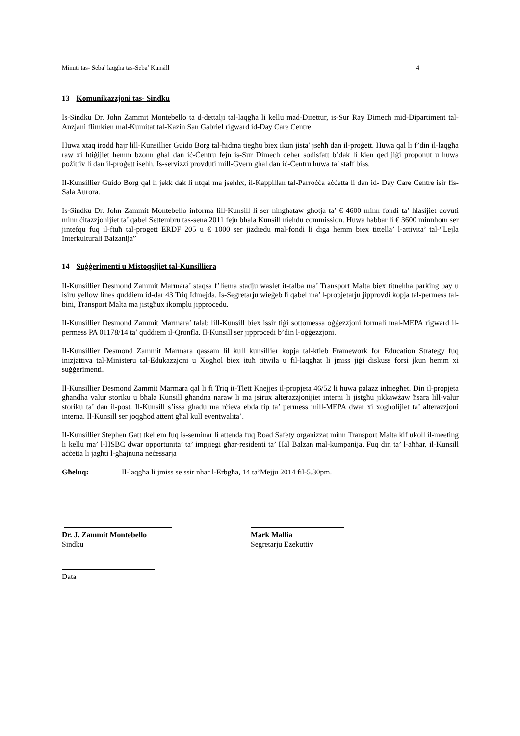Minuti tas- Seba’ laqgha tas-Seba’ Kunsill 4
13 Komunikazzjoni tas- Sindku
Is-Sindku Dr. John Zammit Montebello ta d-dettalji tal-laqgħa li kellu mad-Direttur, is-Sur Ray Dimech mid-Dipartiment tal-Anzjani flimkien mal-Kumitat tal-Kazin San Gabriel rigward id-Day Care Centre.
Huwa xtaq irodd ħajr lill-Kunsillier Guido Borg tal-ħidma tiegħu biex ikun jista’ jseħħ dan il-proġett. Huwa qal li f’din il-laqgħa raw xi ħtiġijiet hemm bzonn għal dan iċ-Ċentru fejn is-Sur Dimech deher sodisfatt b’dak li kien qed jiġi proponut u huwa pożittiv li dan il-proġett iseħħ. Is-servizzi provduti mill-Gvern għal dan iċ-Ċentru huwa ta’ staff biss.
Il-Kunsillier Guido Borg qal li jekk dak li ntqal ma jseħħx, il-Kappillan tal-Parroċċa aċċetta li dan id- Day Care Centre isir fis-Sala Aurora.
Is-Sindku Dr. John Zammit Montebello informa lill-Kunsill li ser ningħataw għotja ta’ € 4600 minn fondi ta’ ħlasijiet dovuti minn ċitazzjonijiet ta’ qabel Settembru tas-sena 2011 fejn bħala Kunsill nieħdu commission. Huwa ħabbar li € 3600 minnhom ser jintefqu fuq il-ftuħ tal-progett ERDF 205 u € 1000 ser jizdiedu mal-fondi li diġa hemm biex tittella’ l-attivita’ tal-“Lejla Interkulturali Balzanija”
14 Suġġerimenti u Mistoqsijiet tal-Kunsilliera
Il-Kunsillier Desmond Zammit Marmara’ staqsa f’liema stadju waslet it-talba ma’ Transport Malta biex titneħħa parking bay u isiru yellow lines quddiem id-dar 43 Triq Idmejda. Is-Segretarju wieġeb li qabel ma’ l-propjetarju jipprovdi kopja tal-permess tal-bini, Transport Malta ma jistgħux ikomplu jipproċedu.
Il-Kunsillier Desmond Zammit Marmara’ talab lill-Kunsill biex issir tiġi sottomessa oġġezzjoni formali mal-MEPA rigward il-permess PA 01178/14 ta’ quddiem il-Qronfla. Il-Kunsill ser jipproċedi b’din l-oġġezzjoni.
Il-Kunsillier Desmond Zammit Marmara qassam lil kull kunsillier kopja tal-ktieb Framework for Education Strategy fuq inizjattiva tal-Ministeru tal-Edukazzjoni u Xogħol biex ituħ titwila u fil-laqgħat li jmiss jiġi diskuss forsi jkun hemm xi suġġerimenti.
Il-Kunsillier Desmond Zammit Marmara qal li fi Triq it-Tlett Knejjes il-propjeta 46/52 li huwa palazz inbiegħet. Din il-propjeta għandha valur storiku u bħala Kunsill għandna naraw li ma jsirux alterazzjonijiet interni li jistgħu jikkawżaw ħsara lill-valur storiku ta’ dan il-post. Il-Kunsill s’issa għadu ma rċieva ebda tip ta’ permess mill-MEPA dwar xi xogħolijiet ta’ alterazzjoni interna. Il-Kunsill ser joqgħod attent għal kull eventwalita’.
Il-Kunsillier Stephen Gatt tkellem fuq is-seminar li attenda fuq Road Safety organizzat minn Transport Malta kif ukoll il-meeting li kellu ma’ l-HSBC dwar opportunita’ ta’ impjiegi għar-residenti ta’ Ħal Balzan mal-kumpanija. Fuq din ta’ l-aħħar, il-Kunsill aċċetta li jagħti l-għajnuna neċessarja
Għeluq: Il-laqgħa li jmiss se ssir nhar l-Erbgħa, 14 ta’Mejju 2014 fil-5.30pm.
Dr. J. Zammit Montebello
Sindku
Mark Mallia
Segretarju Ezekuttiv
Data